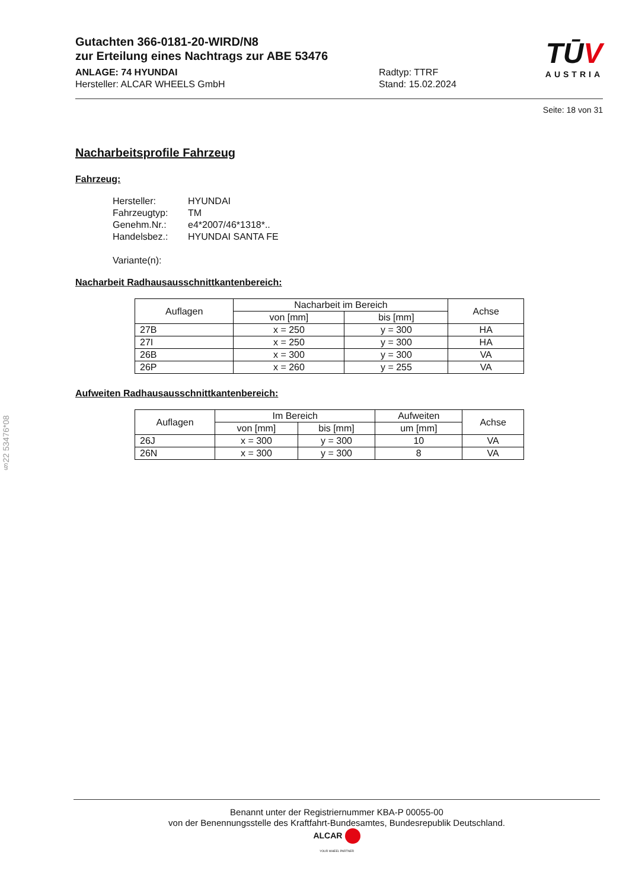§22 53476*08
Gutachten 366-0181-20-WIRD/N8
zur Erteilung eines Nachtrags zur ABE 53476
ANLAGE: 74 HYUNDAI
Hersteller: ALCAR WHEELS GmbH
Radtyp: TTRF
Stand: 15.02.2024
TŪV
AUSTRIA
Seite: 18 von 31
Nacharbeitsprofile Fahrzeug
Fahrzeug:
Hersteller: HYUNDAI
Fahrzeugtyp: TM
Genehm.Nr.: e4*2007/46*1318*..
Handelsbez.: HYUNDAI SANTA FE
Variante(n):
Nacharbeit Radhausausschnittkantenbereich:
| Auflagen | Nacharbeit im Bereich | | Achse |
| --- | --- | --- | --- |
| | von [mm] | bis [mm] | |
| 27B | x = 250 | y = 300 | HA |
| 27I | x = 250 | y = 300 | HA |
| 26B | x = 300 | y = 300 | VA |
| 26P | x = 260 | y = 255 | VA |
Aufweiten Radhausausschnittkantenbereich:
| Auflagen | Im Bereich | | Aufweiten | Achse |
| --- | --- | --- | --- | --- |
| | von [mm] | bis [mm] | um [mm] | |
| 26J | x = 300 | y = 300 | 10 | VA |
| 26N | x = 300 | y = 300 | 8 | VA |
Benannt unter der Registriernummer KBA-P 00055-00
von der Benennungsstelle des Kraftfahrt-Bundesamtes, Bundesrepublik Deutschland.
ALCAR
YOUR WHEEL PARTNER